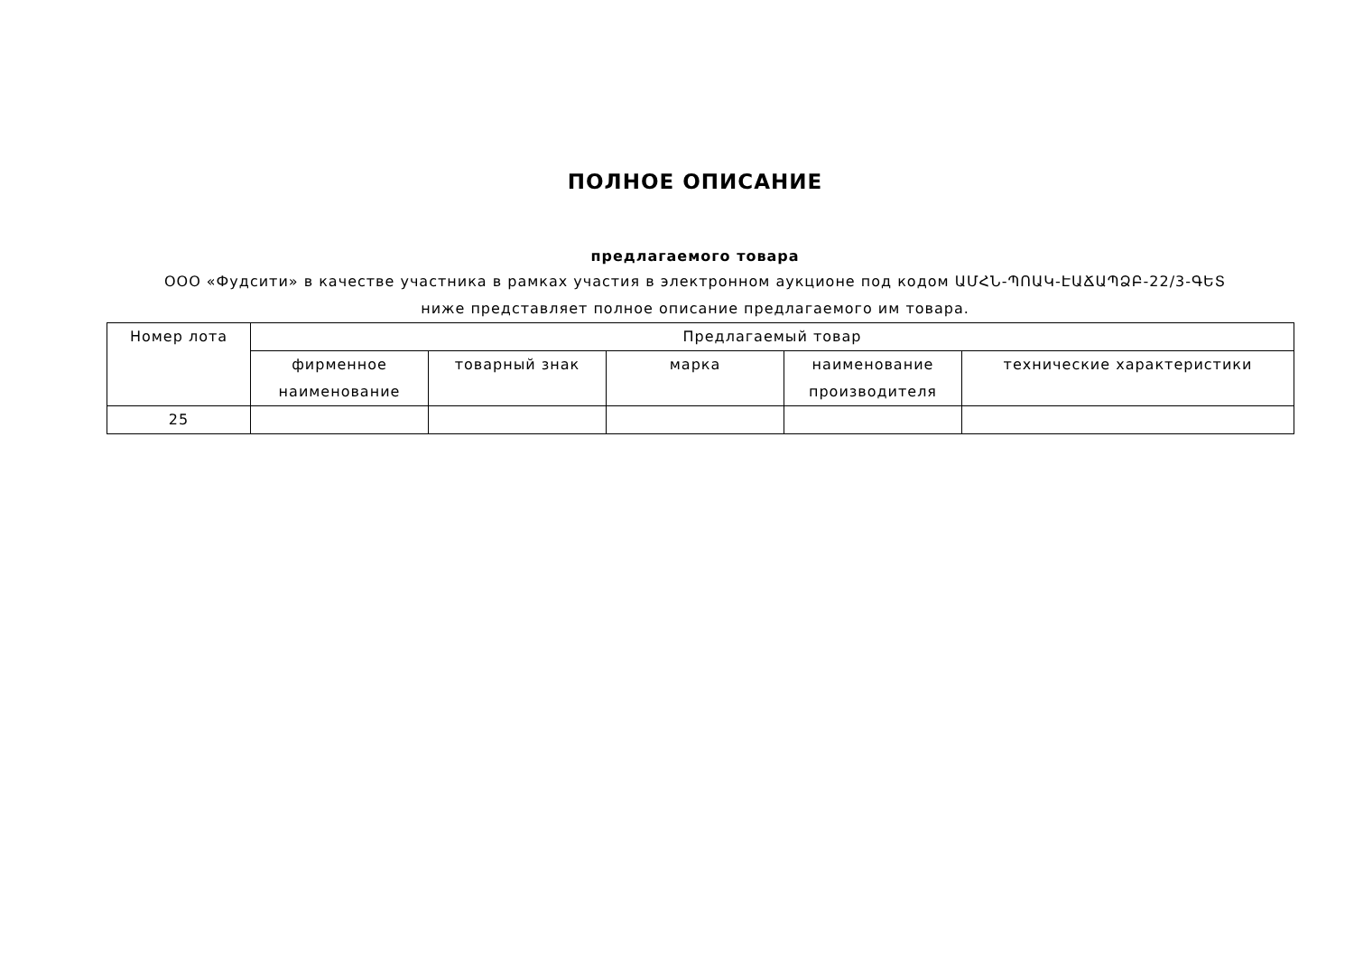ПОЛНОЕ ОПИСАНИЕ
предлагаемого товара
ООО «Фудсити» в качестве участника в рамках участия в электронном аукционе под кодом ԱՄՀՆ-ՊՈԱԿ-ԷԱՃԱՊՁԲ-22/3-ԳԵՏ
ниже представляет полное описание предлагаемого им товара.
| Номер лота | Предлагаемый товар | | | | |
| --- | --- | --- | --- | --- | --- |
| | фирменное наименование | товарный знак | марка | наименование производителя | технические характеристики |
| 25 | | | | | |